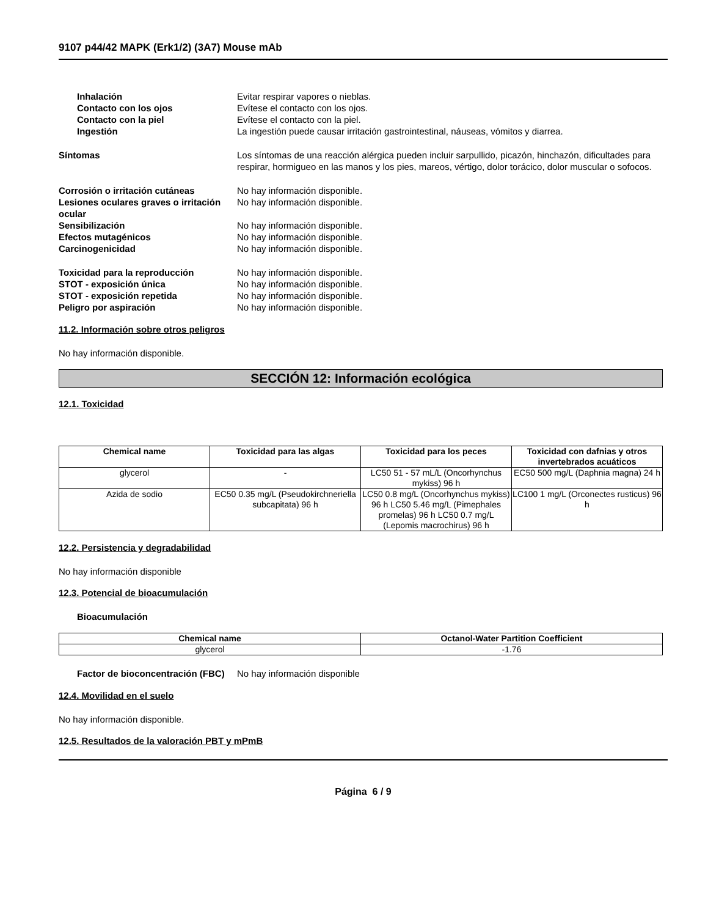9107 p44/42 MAPK (Erk1/2) (3A7) Mouse mAb
Inhalación Evitar respirar vapores o nieblas.
Contacto con los ojos Evítese el contacto con los ojos.
Contacto con la piel Evítese el contacto con la piel.
Ingestión La ingestión puede causar irritación gastrointestinal, náuseas, vómitos y diarrea.
Síntomas Los síntomas de una reacción alérgica pueden incluir sarpullido, picazón, hinchazón, dificultades para respirar, hormigueo en las manos y los pies, mareos, vértigo, dolor torácico, dolor muscular o sofocos.
Corrosión o irritación cutáneas No hay información disponible.
Lesiones oculares graves o irritación ocular
No hay información disponible.
Sensibilización No hay información disponible.
Efectos mutagénicos No hay información disponible.
Carcinogenicidad No hay información disponible.
Toxicidad para la reproducción No hay información disponible.
STOT - exposición única No hay información disponible.
STOT - exposición repetida No hay información disponible.
Peligro por aspiración No hay información disponible.
11.2. Información sobre otros peligros
No hay información disponible.
SECCIÓN 12: Información ecológica
12.1. Toxicidad
| Chemical name | Toxicidad para las algas | Toxicidad para los peces | Toxicidad con dafnias y otros invertebrados acuáticos |
| --- | --- | --- | --- |
| glycerol | - | LC50 51 - 57 mL/L (Oncorhynchus mykiss) 96 h | EC50 500 mg/L (Daphnia magna) 24 h |
| Azida de sodio | EC50 0.35 mg/L (Pseudokirchneriella subcapitata) 96 h | LC50 0.8 mg/L (Oncorhynchus mykiss) 96 h LC50 5.46 mg/L (Pimephales promelas) 96 h LC50 0.7 mg/L (Lepomis macrochirus) 96 h | LC100 1 mg/L (Orconectes rusticus) 96 h |
12.2. Persistencia y degradabilidad
No hay información disponible
12.3. Potencial de bioacumulación
Bioacumulación
| Chemical name | Octanol-Water Partition Coefficient |
| --- | --- |
| glycerol | -1.76 |
Factor de bioconcentración (FBC)
No hay información disponible
12.4. Movilidad en el suelo
No hay información disponible.
12.5. Resultados de la valoración PBT y mPmB
Página 6 / 9